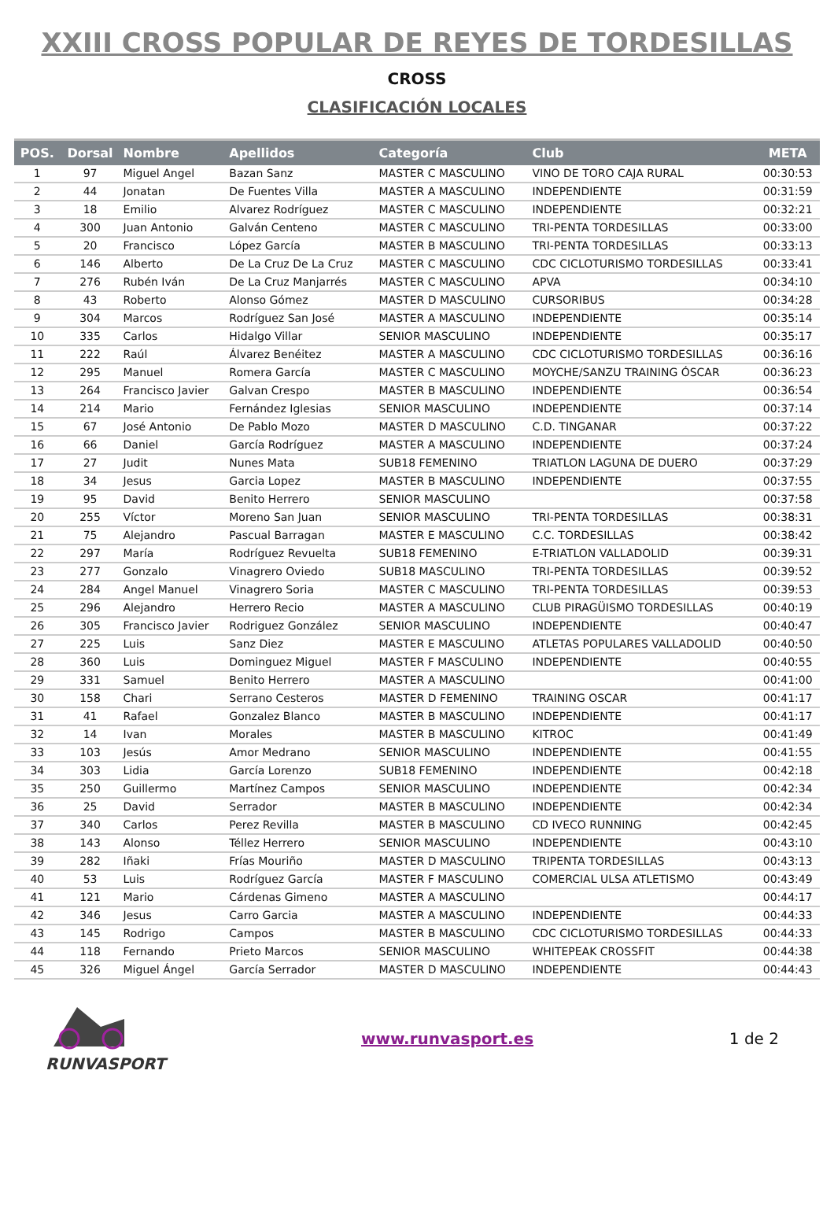XXIII CROSS POPULAR DE REYES DE TORDESILLAS
CROSS
CLASIFICACIÓN LOCALES
| POS. | Dorsal | Nombre | Apellidos | Categoría | Club | META |
| --- | --- | --- | --- | --- | --- | --- |
| 1 | 97 | Miguel Angel | Bazan Sanz | MASTER C MASCULINO | VINO DE TORO CAJA RURAL | 00:30:53 |
| 2 | 44 | Jonatan | De Fuentes Villa | MASTER A MASCULINO | INDEPENDIENTE | 00:31:59 |
| 3 | 18 | Emilio | Alvarez Rodríguez | MASTER C MASCULINO | INDEPENDIENTE | 00:32:21 |
| 4 | 300 | Juan Antonio | Galván Centeno | MASTER C MASCULINO | TRI-PENTA TORDESILLAS | 00:33:00 |
| 5 | 20 | Francisco | López García | MASTER B MASCULINO | TRI-PENTA TORDESILLAS | 00:33:13 |
| 6 | 146 | Alberto | De La Cruz De La Cruz | MASTER C MASCULINO | CDC CICLOTURISMO TORDESILLAS | 00:33:41 |
| 7 | 276 | Rubén Iván | De La Cruz Manjarrés | MASTER C MASCULINO | APVA | 00:34:10 |
| 8 | 43 | Roberto | Alonso Gómez | MASTER D MASCULINO | CURSORIBUS | 00:34:28 |
| 9 | 304 | Marcos | Rodríguez San José | MASTER A MASCULINO | INDEPENDIENTE | 00:35:14 |
| 10 | 335 | Carlos | Hidalgo Villar | SENIOR MASCULINO | INDEPENDIENTE | 00:35:17 |
| 11 | 222 | Raúl | Álvarez Benéitez | MASTER A MASCULINO | CDC CICLOTURISMO TORDESILLAS | 00:36:16 |
| 12 | 295 | Manuel | Romera García | MASTER C MASCULINO | MOYCHE/SANZU TRAINING ÓSCAR | 00:36:23 |
| 13 | 264 | Francisco Javier | Galvan Crespo | MASTER B MASCULINO | INDEPENDIENTE | 00:36:54 |
| 14 | 214 | Mario | Fernández Iglesias | SENIOR MASCULINO | INDEPENDIENTE | 00:37:14 |
| 15 | 67 | José Antonio | De Pablo Mozo | MASTER D MASCULINO | C.D. TINGANAR | 00:37:22 |
| 16 | 66 | Daniel | García Rodríguez | MASTER A MASCULINO | INDEPENDIENTE | 00:37:24 |
| 17 | 27 | Judit | Nunes Mata | SUB18 FEMENINO | TRIATLON LAGUNA DE DUERO | 00:37:29 |
| 18 | 34 | Jesus | Garcia Lopez | MASTER B MASCULINO | INDEPENDIENTE | 00:37:55 |
| 19 | 95 | David | Benito Herrero | SENIOR MASCULINO | | 00:37:58 |
| 20 | 255 | Víctor | Moreno San Juan | SENIOR MASCULINO | TRI-PENTA TORDESILLAS | 00:38:31 |
| 21 | 75 | Alejandro | Pascual Barragan | MASTER E MASCULINO | C.C. TORDESILLAS | 00:38:42 |
| 22 | 297 | María | Rodríguez Revuelta | SUB18 FEMENINO | E-TRIATLON VALLADOLID | 00:39:31 |
| 23 | 277 | Gonzalo | Vinagrero Oviedo | SUB18 MASCULINO | TRI-PENTA TORDESILLAS | 00:39:52 |
| 24 | 284 | Angel Manuel | Vinagrero Soria | MASTER C MASCULINO | TRI-PENTA TORDESILLAS | 00:39:53 |
| 25 | 296 | Alejandro | Herrero Recio | MASTER A MASCULINO | CLUB PIRAGÜISMO TORDESILLAS | 00:40:19 |
| 26 | 305 | Francisco Javier | Rodriguez González | SENIOR MASCULINO | INDEPENDIENTE | 00:40:47 |
| 27 | 225 | Luis | Sanz Diez | MASTER E MASCULINO | ATLETAS POPULARES VALLADOLID | 00:40:50 |
| 28 | 360 | Luis | Dominguez Miguel | MASTER F MASCULINO | INDEPENDIENTE | 00:40:55 |
| 29 | 331 | Samuel | Benito Herrero | MASTER A MASCULINO | | 00:41:00 |
| 30 | 158 | Chari | Serrano Cesteros | MASTER D FEMENINO | TRAINING OSCAR | 00:41:17 |
| 31 | 41 | Rafael | Gonzalez Blanco | MASTER B MASCULINO | INDEPENDIENTE | 00:41:17 |
| 32 | 14 | Ivan | Morales | MASTER B MASCULINO | KITROC | 00:41:49 |
| 33 | 103 | Jesús | Amor Medrano | SENIOR MASCULINO | INDEPENDIENTE | 00:41:55 |
| 34 | 303 | Lidia | García Lorenzo | SUB18 FEMENINO | INDEPENDIENTE | 00:42:18 |
| 35 | 250 | Guillermo | Martínez Campos | SENIOR MASCULINO | INDEPENDIENTE | 00:42:34 |
| 36 | 25 | David | Serrador | MASTER B MASCULINO | INDEPENDIENTE | 00:42:34 |
| 37 | 340 | Carlos | Perez Revilla | MASTER B MASCULINO | CD IVECO RUNNING | 00:42:45 |
| 38 | 143 | Alonso | Téllez Herrero | SENIOR MASCULINO | INDEPENDIENTE | 00:43:10 |
| 39 | 282 | Iñaki | Frías Mouriño | MASTER D MASCULINO | TRIPENTA TORDESILLAS | 00:43:13 |
| 40 | 53 | Luis | Rodríguez García | MASTER F MASCULINO | COMERCIAL ULSA ATLETISMO | 00:43:49 |
| 41 | 121 | Mario | Cárdenas Gimeno | MASTER A MASCULINO | | 00:44:17 |
| 42 | 346 | Jesus | Carro Garcia | MASTER A MASCULINO | INDEPENDIENTE | 00:44:33 |
| 43 | 145 | Rodrigo | Campos | MASTER B MASCULINO | CDC CICLOTURISMO TORDESILLAS | 00:44:33 |
| 44 | 118 | Fernando | Prieto Marcos | SENIOR MASCULINO | WHITEPEAK CROSSFIT | 00:44:38 |
| 45 | 326 | Miguel Ángel | García Serrador | MASTER D MASCULINO | INDEPENDIENTE | 00:44:43 |
RUNVASPORT www.runvasport.es 1 de 2